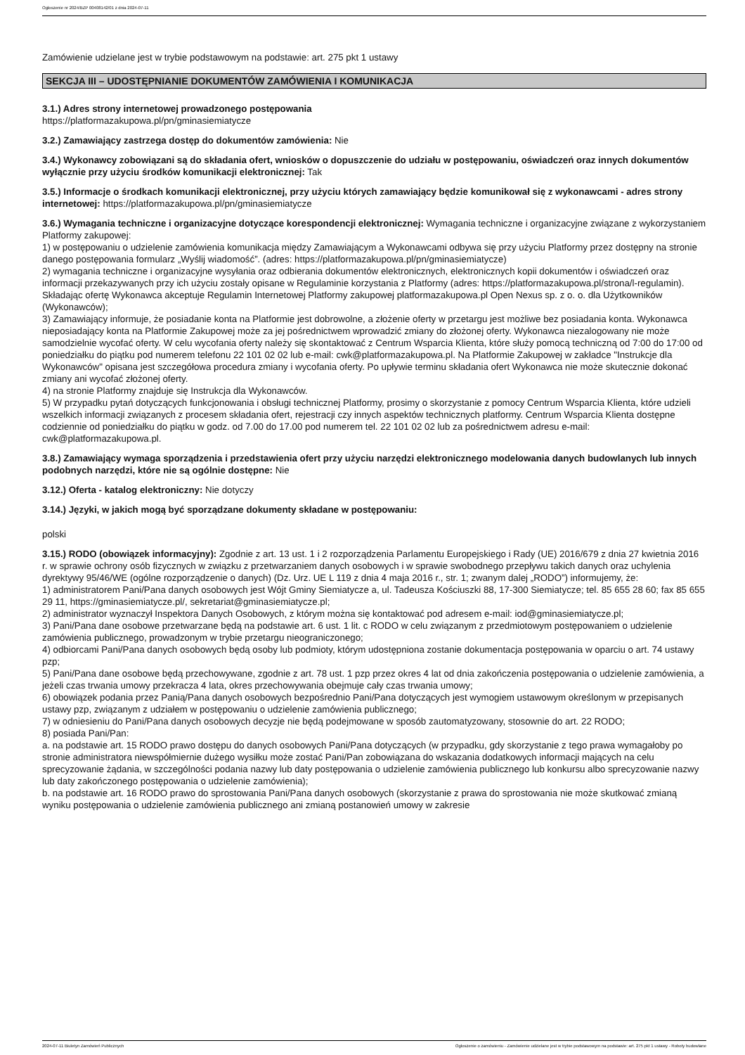Ogłoszenie nr 2024/BZP 00408142/01 z dnia 2024-07-11
Zamówienie udzielane jest w trybie podstawowym na podstawie: art. 275 pkt 1 ustawy
SEKCJA III – UDOSTĘPNIANIE DOKUMENTÓW ZAMÓWIENIA I KOMUNIKACJA
3.1.) Adres strony internetowej prowadzonego postępowania
https://platformazakupowa.pl/pn/gminasiemiatycze
3.2.) Zamawiający zastrzega dostęp do dokumentów zamówienia: Nie
3.4.) Wykonawcy zobowiązani są do składania ofert, wniosków o dopuszczenie do udziału w postępowaniu, oświadczeń oraz innych dokumentów wyłącznie przy użyciu środków komunikacji elektronicznej: Tak
3.5.) Informacje o środkach komunikacji elektronicznej, przy użyciu których zamawiający będzie komunikował się z wykonawcami - adres strony internetowej: https://platformazakupowa.pl/pn/gminasiemiatycze
3.6.) Wymagania techniczne i organizacyjne dotyczące korespondencji elektronicznej: Wymagania techniczne i organizacyjne związane z wykorzystaniem Platformy zakupowej:
1) w postępowaniu o udzielenie zamówienia komunikacja między Zamawiającym a Wykonawcami odbywa się przy użyciu Platformy przez dostępny na stronie danego postępowania formularz „Wyślij wiadomość”. (adres: https://platformazakupowa.pl/pn/gminasiemiatycze)
2) wymagania techniczne i organizacyjne wysyłania oraz odbierania dokumentów elektronicznych, elektronicznych kopii dokumentów i oświadczeń oraz informacji przekazywanych przy ich użyciu zostały opisane w Regulaminie korzystania z Platformy (adres: https://platformazakupowa.pl/strona/l-regulamin). Składając ofertę Wykonawca akceptuje Regulamin Internetowej Platformy zakupowej platformazakupowa.pl Open Nexus sp. z o. o. dla Użytkowników (Wykonawców);
3) Zamawiający informuje, że posiadanie konta na Platformie jest dobrowolne, a złożenie oferty w przetargu jest możliwe bez posiadania konta. Wykonawca nieposiadający konta na Platformie Zakupowej może za jej pośrednictwem wprowadzić zmiany do złożonej oferty. Wykonawca niezalogowany nie może samodzielnie wycofać oferty. W celu wycofania oferty należy się skontaktować z Centrum Wsparcia Klienta, które służy pomocą techniczną od 7:00 do 17:00 od poniedziałku do piątku pod numerem telefonu 22 101 02 02 lub e-mail: cwk@platformazakupowa.pl. Na Platformie Zakupowej w zakładce "Instrukcje dla Wykonawców" opisana jest szczegółowa procedura zmiany i wycofania oferty. Po upływie terminu składania ofert Wykonawca nie może skutecznie dokonać zmiany ani wycofać złożonej oferty.
4) na stronie Platformy znajduje się Instrukcja dla Wykonawców.
5) W przypadku pytań dotyczących funkcjonowania i obsługi technicznej Platformy, prosimy o skorzystanie z pomocy Centrum Wsparcia Klienta, które udzieli wszelkich informacji związanych z procesem składania ofert, rejestracji czy innych aspektów technicznych platformy. Centrum Wsparcia Klienta dostępne codziennie od poniedziałku do piątku w godz. od 7.00 do 17.00 pod numerem tel. 22 101 02 02 lub za pośrednictwem adresu e-mail: cwk@platformazakupowa.pl.
3.8.) Zamawiający wymaga sporządzenia i przedstawienia ofert przy użyciu narzędzi elektronicznego modelowania danych budowlanych lub innych podobnych narzędzi, które nie są ogólnie dostępne: Nie
3.12.) Oferta - katalog elektroniczny: Nie dotyczy
3.14.) Języki, w jakich mogą być sporządzane dokumenty składane w postępowaniu:
polski
3.15.) RODO (obowiązek informacyjny): Zgodnie z art. 13 ust. 1 i 2 rozporządzenia Parlamentu Europejskiego i Rady (UE) 2016/679 z dnia 27 kwietnia 2016 r. w sprawie ochrony osób fizycznych w związku z przetwarzaniem danych osobowych i w sprawie swobodnego przepływu takich danych oraz uchylenia dyrektywy 95/46/WE (ogólne rozporządzenie o danych) (Dz. Urz. UE L 119 z dnia 4 maja 2016 r., str. 1; zwanym dalej „RODO”) informujemy, że:
1) administratorem Pani/Pana danych osobowych jest Wójt Gminy Siemiatycze a, ul. Tadeusza Kościuszki 88, 17-300 Siemiatycze; tel. 85 655 28 60; fax 85 655 29 11, https://gminasiemiatycze.pl/, sekretariat@gminasiemiatycze.pl;
2) administrator wyznaczył Inspektora Danych Osobowych, z którym można się kontaktować pod adresem e-mail: iod@gminasiemiatycze.pl;
3) Pani/Pana dane osobowe przetwarzane będą na podstawie art. 6 ust. 1 lit. c RODO w celu związanym z przedmiotowym postępowaniem o udzielenie zamówienia publicznego, prowadzonym w trybie przetargu nieograniczonego;
4) odbiorcami Pani/Pana danych osobowych będą osoby lub podmioty, którym udostępniona zostanie dokumentacja postępowania w oparciu o art. 74 ustawy pzp;
5) Pani/Pana dane osobowe będą przechowywane, zgodnie z art. 78 ust. 1 pzp przez okres 4 lat od dnia zakończenia postępowania o udzielenie zamówienia, a jeżeli czas trwania umowy przekracza 4 lata, okres przechowywania obejmuje cały czas trwania umowy;
6) obowiązek podania przez Panią/Pana danych osobowych bezpośrednio Pani/Pana dotyczących jest wymogiem ustawowym określonym w przepisanych ustawy pzp, związanym z udziałem w postępowaniu o udzielenie zamówienia publicznego;
7) w odniesieniu do Pani/Pana danych osobowych decyzje nie będą podejmowane w sposób zautomatyzowany, stosownie do art. 22 RODO;
8) posiada Pani/Pan:
a. na podstawie art. 15 RODO prawo dostępu do danych osobowych Pani/Pana dotyczących (w przypadku, gdy skorzystanie z tego prawa wymagałoby po stronie administratora niewspółmiernie dużego wysiłku może zostać Pani/Pan zobowiązana do wskazania dodatkowych informacji mających na celu sprecyzowanie żądania, w szczególności podania nazwy lub daty postępowania o udzielenie zamówienia publicznego lub konkursu albo sprecyzowanie nazwy lub daty zakończonego postępowania o udzielenie zamówienia);
b. na podstawie art. 16 RODO prawo do sprostowania Pani/Pana danych osobowych (skorzystanie z prawa do sprostowania nie może skutkować zmianą wyniku postępowania o udzielenie zamówienia publicznego ani zmianą postanowień umowy w zakresie
2024-07-11 Biuletyn Zamówień Publicznych Ogłoszenie o zamówieniu - Zamówienie udzielane jest w trybie podstawowym na podstawie: art. 275 pkt 1 ustawy - Roboty budowlane